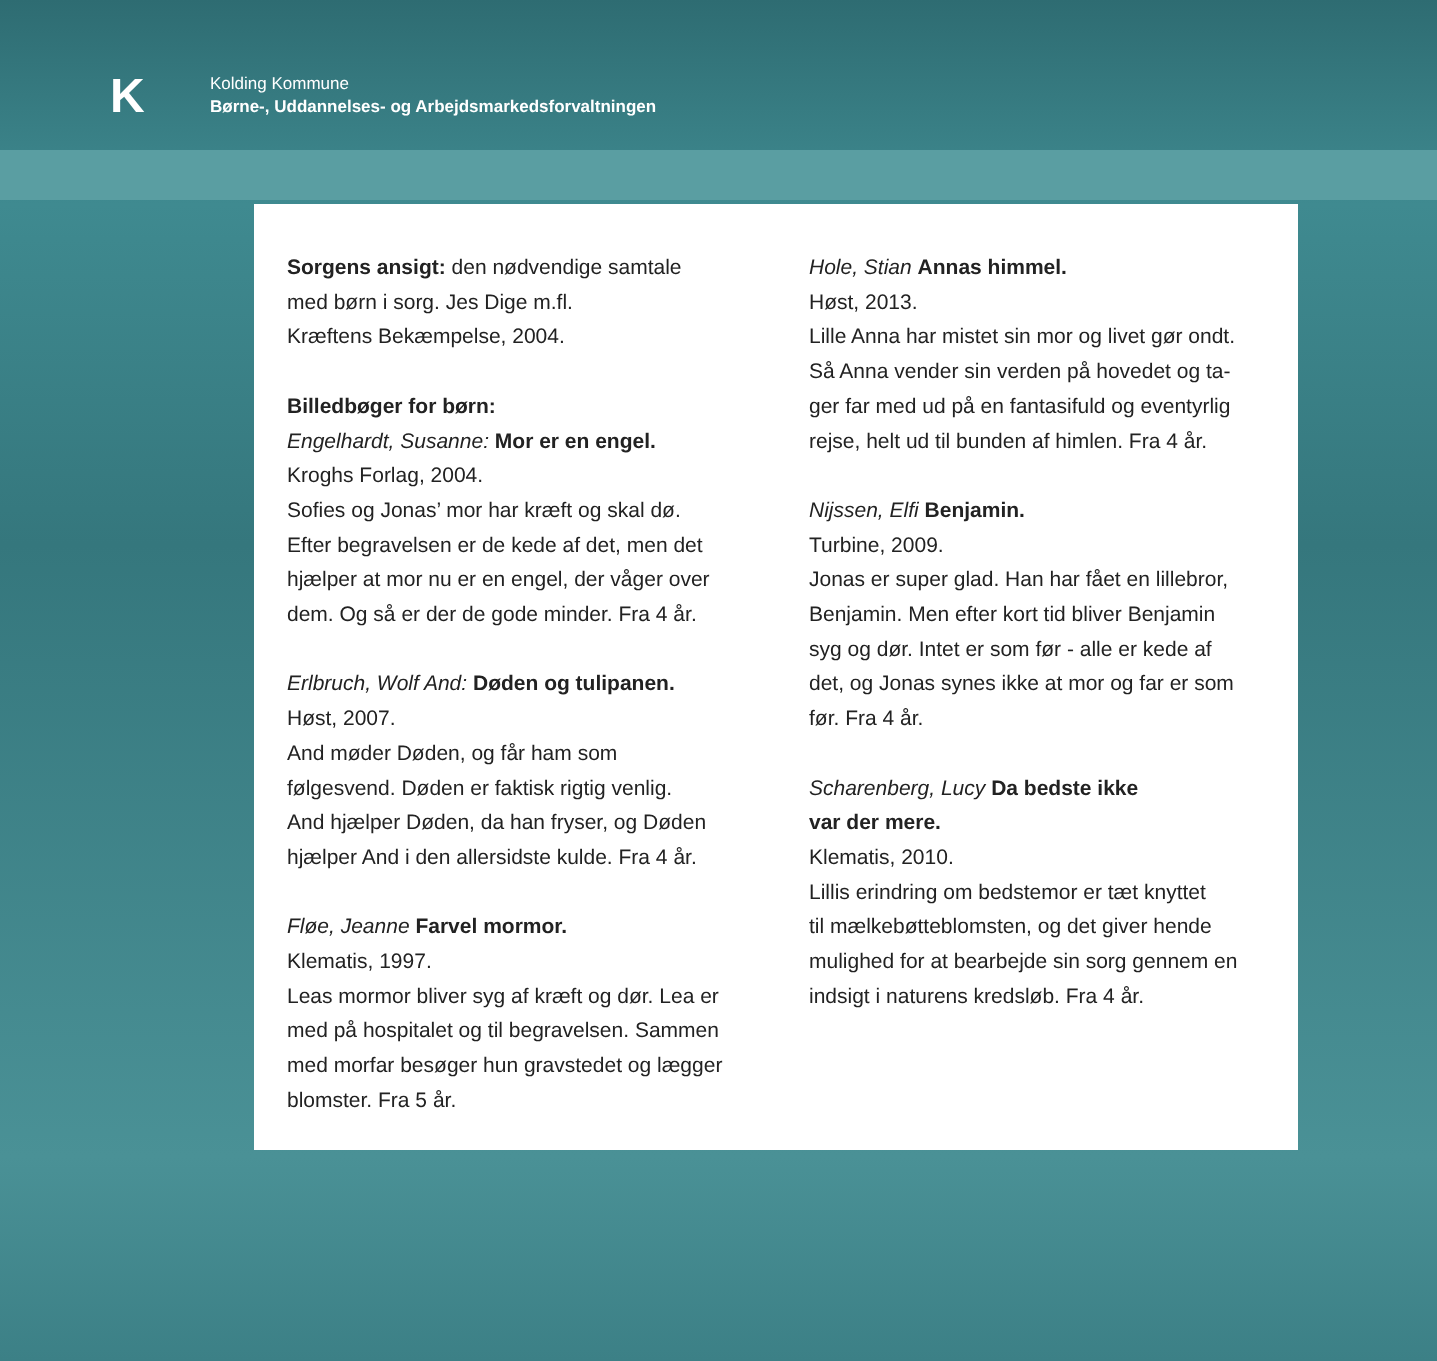K
Kolding Kommune
Børne-, Uddannelses- og Arbejdsmarkedsforvaltningen
Sorgens ansigt: den nødvendige samtale
med børn i sorg. Jes Dige m.fl.
Kræftens Bekæmpelse, 2004.
Billedbøger for børn:
Engelhardt, Susanne: Mor er en engel.
Kroghs Forlag, 2004.
Sofies og Jonas’ mor har kræft og skal dø.
Efter begravelsen er de kede af det, men det
hjælper at mor nu er en engel, der våger over
dem. Og så er der de gode minder. Fra 4 år.
Erlbruch, Wolf And: Døden og tulipanen.
Høst, 2007.
And møder Døden, og får ham som
følgesvend. Døden er faktisk rigtig venlig.
And hjælper Døden, da han fryser, og Døden
hjælper And i den allersidste kulde. Fra 4 år.
Fløe, Jeanne Farvel mormor.
Klematis, 1997.
Leas mormor bliver syg af kræft og dør. Lea er
med på hospitalet og til begravelsen. Sammen
med morfar besøger hun gravstedet og lægger
blomster. Fra 5 år.
Hole, Stian Annas himmel.
Høst, 2013.
Lille Anna har mistet sin mor og livet gør ondt.
Så Anna vender sin verden på hovedet og ta-
ger far med ud på en fantasifuld og eventyrlig
rejse, helt ud til bunden af himlen. Fra 4 år.
Nijssen, Elfi Benjamin.
Turbine, 2009.
Jonas er super glad. Han har fået en lillebror,
Benjamin. Men efter kort tid bliver Benjamin
syg og dør. Intet er som før - alle er kede af
det, og Jonas synes ikke at mor og far er som
før. Fra 4 år.
Scharenberg, Lucy Da bedste ikke
var der mere.
Klematis, 2010.
Lillis erindring om bedstemor er tæt knyttet
til mælkebøtteblomsten, og det giver hende
mulighed for at bearbejde sin sorg gennem en
indsigt i naturens kredsløb. Fra 4 år.